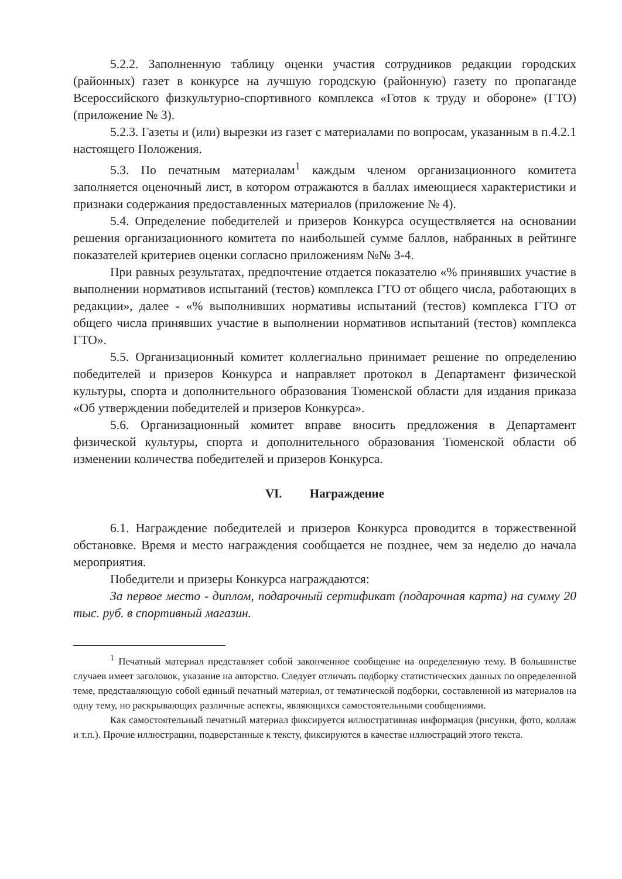5.2.2. Заполненную таблицу оценки участия сотрудников редакции городских (районных) газет в конкурсе на лучшую городскую (районную) газету по пропаганде Всероссийского физкультурно-спортивного комплекса «Готов к труду и обороне» (ГТО) (приложение № 3).
5.2.3. Газеты и (или) вырезки из газет с материалами по вопросам, указанным в п.4.2.1 настоящего Положения.
5.3. По печатным материалам<sup>1</sup> каждым членом организационного комитета заполняется оценочный лист, в котором отражаются в баллах имеющиеся характеристики и признаки содержания предоставленных материалов (приложение № 4).
5.4. Определение победителей и призеров Конкурса осуществляется на основании решения организационного комитета по наибольшей сумме баллов, набранных в рейтинге показателей критериев оценки согласно приложениям №№ 3-4.
При равных результатах, предпочтение отдается показателю «% принявших участие в выполнении нормативов испытаний (тестов) комплекса ГТО от общего числа, работающих в редакции», далее - «% выполнивших нормативы испытаний (тестов) комплекса ГТО от общего числа принявших участие в выполнении нормативов испытаний (тестов) комплекса ГТО».
5.5. Организационный комитет коллегиально принимает решение по определению победителей и призеров Конкурса и направляет протокол в Департамент физической культуры, спорта и дополнительного образования Тюменской области для издания приказа «Об утверждении победителей и призеров Конкурса».
5.6. Организационный комитет вправе вносить предложения в Департамент физической культуры, спорта и дополнительного образования Тюменской области об изменении количества победителей и призеров Конкурса.
VI. Награждение
6.1. Награждение победителей и призеров Конкурса проводится в торжественной обстановке. Время и место награждения сообщается не позднее, чем за неделю до начала мероприятия.
Победители и призеры Конкурса награждаются:
За первое место - диплом, подарочный сертификат (подарочная карта) на сумму 20 тыс. руб. в спортивный магазин.
<sup>1</sup> Печатный материал представляет собой законченное сообщение на определенную тему. В большинстве случаев имеет заголовок, указание на авторство. Следует отличать подборку статистических данных по определенной теме, представляющую собой единый печатный материал, от тематической подборки, составленной из материалов на одну тему, но раскрывающих различные аспекты, являющихся самостоятельными сообщениями.
Как самостоятельный печатный материал фиксируется иллюстративная информация (рисунки, фото, коллаж и т.п.). Прочие иллюстрации, подверстанные к тексту, фиксируются в качестве иллюстраций этого текста.